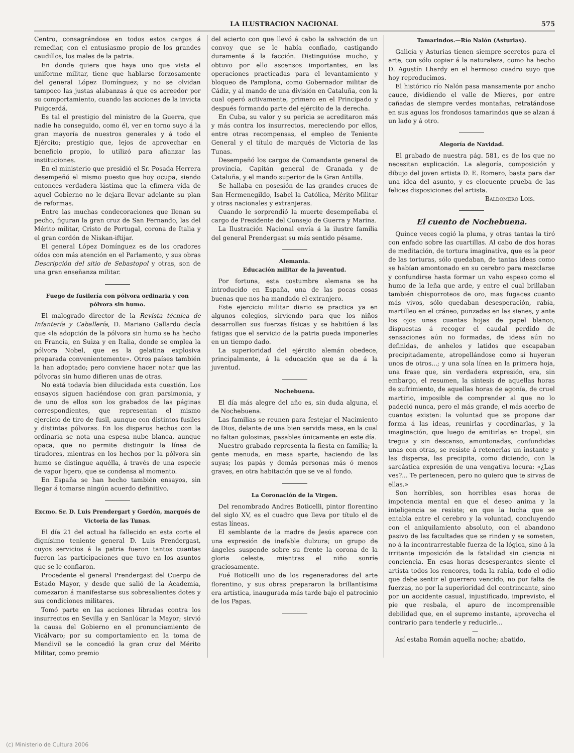LA ILUSTRACION NACIONAL 575
Centro, consagrándose en todos estos cargos á remediar, con el entusiasmo propio de los grandes caudillos, los males de la patria.
En donde quiera que haya uno que vista el uniforme militar, tiene que hablarse forzosamente del general López Domínguez; y no se olvidan tampoco las justas alabanzas á que es acreedor por su comportamiento, cuando las acciones de la invicta Puigcerdá.
Es tal el prestigio del ministro de la Guerra, que nadie ha conseguido, como él, ver en torno suyo á la gran mayoría de nuestros generales y á todo el Ejército; prestigio que, lejos de aprovechar en beneficio propio, lo utilizó para afianzar las instituciones.
En el ministerio que presidió el Sr. Posada Herrera desempeñó el mismo puesto que hoy ocupa, siendo entonces verdadera lástima que la efímera vida de aquel Gobierno no le dejara llevar adelante su plan de reformas.
Entre las muchas condecoraciones que llenan su pecho, figuran la gran cruz de San Fernando, las del Mérito militar, Cristo de Portugal, corona de Italia y el gran cordón de Niskan-iftijar.
El general López Domínguez es de los oradores oídos con más atención en el Parlamento, y sus obras Descripción del sitio de Sebastopol y otras, son de una gran enseñanza militar.
Fuego de fusilería con pólvora ordinaria y con pólvora sin humo.
El malogrado director de la Revista técnica de Infantería y Caballería, D. Mariano Gallardo decía que «la adopción de la pólvora sin humo se ha hecho en Francia, en Suiza y en Italia, donde se emplea la pólvora Nobel, que es la gelatina explosiva preparada convenientemente». Otros países también la han adoptado; pero conviene hacer notar que las pólvoras sin humo difieren unas de otras.
No está todavía bien dilucidada esta cuestión. Los ensayos siguen haciéndose con gran parsimonia, y de uno de ellos son los grabados de las páginas correspondientes, que representan el mismo ejercicio de tiro de fusil, aunque con distintos fusiles y distintas pólvoras. En los disparos hechos con la ordinaria se nota una espesa nube blanca, aunque opaca, que no permite distinguir la línea de tiradores, mientras en los hechos por la pólvora sin humo se distingue aquélla, á través de una especie de vapor ligero, que se condensa al momento.
En España se han hecho también ensayos, sin llegar á tomarse ningún acuerdo definitivo.
Excmo. Sr. D. Luis Prendergart y Gordón, marqués de Victoria de las Tunas.
El día 21 del actual ha fallecido en esta corte el dignísimo teniente general D. Luis Prendergast, cuyos servicios á la patria fueron tantos cuantas fueron las participaciones que tuvo en los asuntos que se le confiaron.
Procedente el general Prendergast del Cuerpo de Estado Mayor, y desde que salió de la Academia, comezaron á manifestarse sus sobresalientes dotes y sus condiciones militares.
Tomó parte en las acciones libradas contra los insurrectos en Sevilla y en Sanlúcar la Mayor; sirvió la causa del Gobierno en el pronunciamiento de Vicálvaro; por su comportamiento en la toma de Mendivil se le concedió la gran cruz del Mérito Militar, como premio
del acierto con que llevó á cabo la salvación de un convoy que se le había confiado, castigando duramente á la facción. Distinguióse mucho, y obtuvo por ello ascensos importantes, en las operaciones practicadas para el levantamiento y bloqueo de Pamplona, como Gobernador militar de Cádiz, y al mando de una división en Cataluña, con la cual operó activamente, primero en el Principado y después formando parte del ejército de la derecha.
En Cuba, su valor y su pericia se acreditaron más y más contra los insurrectos, mereciendo por ellos, entre otras recompensas, el empleo de Teniente General y el título de marqués de Victoria de las Tunas.
Desempeñó los cargos de Comandante general de provincia, Capitán general de Granada y de Cataluña, y el mando superior de la Gran Antilla.
Se hallaba en posesión de las grandes cruces de San Hermenegildo, Isabel la Católica, Mérito Militar y otras nacionales y extranjeras.
Cuando le sorprendió la muerte desempeñaba el cargo de Presidente del Consejo de Guerra y Marina.
La Ilustración Nacional envía á la ilustre familia del general Prendergast su más sentido pésame.
Alemania.
Educación militar de la juventud.
Por fortuna, esta costumbre alemana se ha introducido en España, una de las pocas cosas buenas que nos ha mandado el extranjero.
Este ejercicio militar diario se practica ya en algunos colegios, sirviendo para que los niños desarrollen sus fuerzas físicas y se habitúen á las fatigas que el servicio de la patria pueda imponerles en un tiempo dado.
La superioridad del ejército alemán obedece, principalmente, á la educación que se da á la juventud.
Nochebuena.
El día más alegre del año es, sin duda alguna, el de Nochebuena.
Las familias se reunen para festejar el Nacimiento de Dios, delante de una bien servida mesa, en la cual no faltan golosinas, pasables únicamente en este día.
Nuestro grabado representa la fiesta en familia; la gente menuda, en mesa aparte, haciendo de las suyas; los papás y demás personas más ó menos graves, en otra habitación que se ve al fondo.
La Coronación de la Virgen.
Del renombrado Andres Boticelli, pintor florentino del siglo XV, es el cuadro que lleva por título el de estas líneas.
El semblante de la madre de Jesús aparece con una expresión de inefable dulzura; un grupo de ángeles suspende sobre su frente la corona de la gloria celeste, mientras el niño sonríe graciosamente.
Fué Boticelli uno de los regeneradores del arte florentino, y sus obras prepararon la brillantísima era artística, inaugurada más tarde bajo el patrocinio de los Papas.
Tamarindos.—Río Nalón (Asturias).
Galicia y Asturias tienen siempre secretos para el arte, con sólo copiar á la naturaleza, como ha hecho D. Agustín Lhardy en el hermoso cuadro suyo que hoy reproducimos.
El histórico río Nalón pasa mansamente por ancho cauce, dividiendo el valle de Mieres, por entre cañadas de siempre verdes montañas, retratándose en sus aguas los frondosos tamarindos que se alzan á un lado y á otro.
Alegoría de Navidad.
El grabado de nuestra pág. 581, es de los que no necesitan explicación. La alegoría, composición y dibujo del joven artista D. E. Romero, basta para dar una idea del asunto, y es elocuente prueba de las felices disposiciones del artista.
Baldomero Lois.
El cuento de Nochebuena.
Quince veces cogió la pluma, y otras tantas la tiró con enfado sobre las cuartillas. Al cabo de dos horas de meditación, de tortura imaginativa, que es la peor de las torturas, sólo quedaban, de tantas ideas como se habían amontonado en su cerebro para mezclarse y confundirse hasta formar un vaho espeso como el humo de la leña que arde, y entre el cual brillaban también chisporroteos de oro, mas fugaces cuanto más vivos, sólo quedaban desesperación, rabia, martilleo en el cráneo, punzadas en las sienes, y ante los ojos unas cuantas hojas de papel blanco, dispuestas á recoger el caudal perdido de sensaciones aún no formadas, de ideas aún no definidas, de anhelos y latidos que escapaban precipitadamente, atropellándose como si huyeran unos de otros...; y una sola línea en la primera hoja, una frase que, sin verdadera expresión, era, sin embargo, el resumen, la síntesis de aquellas horas de sufrimiento, de aquellas horas de agonía, de cruel martirio, imposible de comprender al que no lo padeció nunca, pero el más grande, el más acerbo de cuantos existen: la voluntad que se propone dar forma á las ideas, reunirlas y coordinarlas, y la imaginación, que luego de emitirlas en tropel, sin tregua y sin descanso, amontonadas, confundidas unas con otras, se resiste á retenerlas un instante y las dispersa, las precipita, como diciendo, con la sarcástica expresión de una vengativa locura: «¿Las ves?... Te pertenecen, pero no quiero que te sirvas de ellas.»
Son horribles, son horribles esas horas de impotencia mental en que el deseo anima y la inteligencia se resiste; en que la lucha que se entabla entre el cerebro y la voluntad, concluyendo con el aniquilamiento absoluto, con el abandono pasivo de las facultades que se rinden y se someten, no á la incontrarrestable fuerza de la lógica, sino á la irritante imposición de la fatalidad sin ciencia ni conciencia. En esas horas desesperantes siente el artista todos los rencores, toda la rabia, todo el odio que debe sentir el guerrero vencido, no por falta de fuerzas, no por la superioridad del contrincante, sino por un accidente casual, injustificado, imprevisto, el pie que resbala, el apuro de incomprensible debilidad que, en el supremo instante, aprovecha el contrario para tenderle y reducirle...
—
Así estaba Román aquella noche; abatido,
(c) Ministerio de Cultura 2006